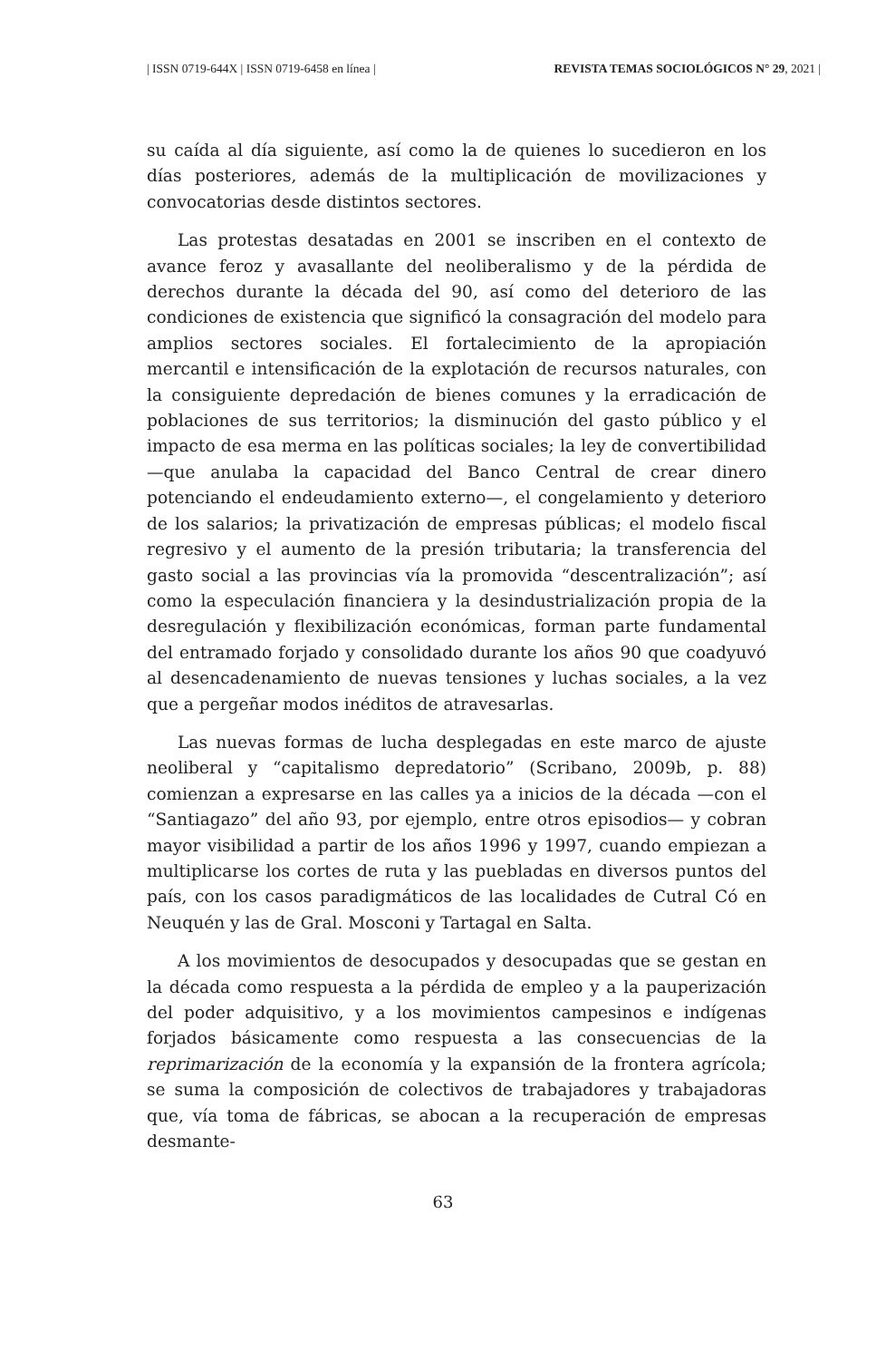| ISSN 0719-644X | ISSN 0719-6458 en línea | REVISTA TEMAS SOCIOLÓGICOS N° 29, 2021 |
su caída al día siguiente, así como la de quienes lo sucedieron en los días posteriores, además de la multiplicación de movilizaciones y convocatorias desde distintos sectores.
Las protestas desatadas en 2001 se inscriben en el contexto de avance feroz y avasallante del neoliberalismo y de la pérdida de derechos durante la década del 90, así como del deterioro de las condiciones de existencia que significó la consagración del modelo para amplios sectores sociales. El fortalecimiento de la apropiación mercantil e intensificación de la explotación de recursos naturales, con la consiguiente depredación de bienes comunes y la erradicación de poblaciones de sus territorios; la disminución del gasto público y el impacto de esa merma en las políticas sociales; la ley de convertibilidad —que anulaba la capacidad del Banco Central de crear dinero potenciando el endeudamiento externo—, el congelamiento y deterioro de los salarios; la privatización de empresas públicas; el modelo fiscal regresivo y el aumento de la presión tributaria; la transferencia del gasto social a las provincias vía la promovida “descentralización”; así como la especulación financiera y la desindustrialización propia de la desregulación y flexibilización económicas, forman parte fundamental del entramado forjado y consolidado durante los años 90 que coadyuvó al desencadenamiento de nuevas tensiones y luchas sociales, a la vez que a pergeñar modos inéditos de atravesarlas.
Las nuevas formas de lucha desplegadas en este marco de ajuste neoliberal y “capitalismo depredatorio” (Scribano, 2009b, p. 88) comienzan a expresarse en las calles ya a inicios de la década —con el “Santiagazo” del año 93, por ejemplo, entre otros episodios— y cobran mayor visibilidad a partir de los años 1996 y 1997, cuando empiezan a multiplicarse los cortes de ruta y las puebladas en diversos puntos del país, con los casos paradigmáticos de las localidades de Cutral Có en Neuquén y las de Gral. Mosconi y Tartagal en Salta.
A los movimientos de desocupados y desocupadas que se gestan en la década como respuesta a la pérdida de empleo y a la pauperización del poder adquisitivo, y a los movimientos campesinos e indígenas forjados básicamente como respuesta a las consecuencias de la reprimarización de la economía y la expansión de la frontera agrícola; se suma la composición de colectivos de trabajadores y trabajadoras que, vía toma de fábricas, se abocan a la recuperación de empresas desmante-
63